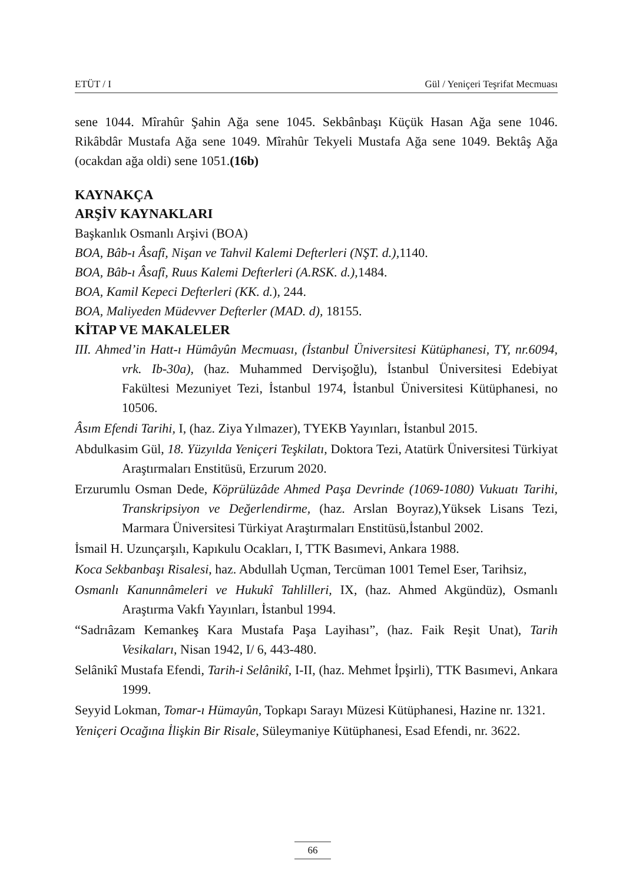ETÜT / I Gül / Yeniçeri Teşrifat Mecmuası
sene 1044. Mîrahûr Şahin Ağa sene 1045. Sekbânbaşı Küçük Hasan Ağa sene 1046. Rikâbdâr Mustafa Ağa sene 1049. Mîrahûr Tekyeli Mustafa Ağa sene 1049. Bektâş Ağa (ocakdan ağa oldi) sene 1051.(16b)
KAYNAKÇA
ARŞİV KAYNAKLARI
Başkanlık Osmanlı Arşivi (BOA)
BOA, Bâb-ı Âsafî, Nişan ve Tahvil Kalemi Defterleri (NŞT. d.), 1140.
BOA, Bâb-ı Âsafî, Ruus Kalemi Defterleri (A.RSK. d.), 1484.
BOA, Kamil Kepeci Defterleri (KK. d.), 244.
BOA, Maliyeden Müdevver Defterler (MAD. d), 18155.
KİTAP VE MAKALELER
III. Ahmed’in Hatt-ı Hümâyûn Mecmuası, (İstanbul Üniversitesi Kütüphanesi, TY, nr.6094, vrk. Ib-30a), (haz. Muhammed Dervişoğlu), İstanbul Üniversitesi Edebiyat Fakültesi Mezuniyet Tezi, İstanbul 1974, İstanbul Üniversitesi Kütüphanesi, no 10506.
Âsım Efendi Tarihi, I, (haz. Ziya Yılmazer), TYEKB Yayınları, İstanbul 2015.
Abdulkasim Gül, 18. Yüzyılda Yeniçeri Teşkilatı, Doktora Tezi, Atatürk Üniversitesi Türkiyat Araştırmaları Enstitüsü, Erzurum 2020.
Erzurumlu Osman Dede, Köprülüzâde Ahmed Paşa Devrinde (1069-1080) Vukuatı Tarihi, Transkripsiyon ve Değerlendirme, (haz. Arslan Boyraz),Yüksek Lisans Tezi, Marmara Üniversitesi Türkiyat Araştırmaları Enstitüsü,İstanbul 2002.
İsmail H. Uzunçarşılı, Kapıkulu Ocakları, I, TTK Basımevi, Ankara 1988.
Koca Sekbanbaşı Risalesi, haz. Abdullah Uçman, Tercüman 1001 Temel Eser, Tarihsiz,
Osmanlı Kanunnâmeleri ve Hukukî Tahlilleri, IX, (haz. Ahmed Akgündüz), Osmanlı Araştırma Vakfı Yayınları, İstanbul 1994.
“Sadrıâzam Kemankeş Kara Mustafa Paşa Layihası”, (haz. Faik Reşit Unat), Tarih Vesikaları, Nisan 1942, I/ 6, 443-480.
Selânikî Mustafa Efendi, Tarih-i Selânikî, I-II, (haz. Mehmet İpşirli), TTK Basımevi, Ankara 1999.
Seyyid Lokman, Tomar-ı Hümayûn, Topkapı Sarayı Müzesi Kütüphanesi, Hazine nr. 1321.
Yeniçeri Ocağına İlişkin Bir Risale, Süleymaniye Kütüphanesi, Esad Efendi, nr. 3622.
66